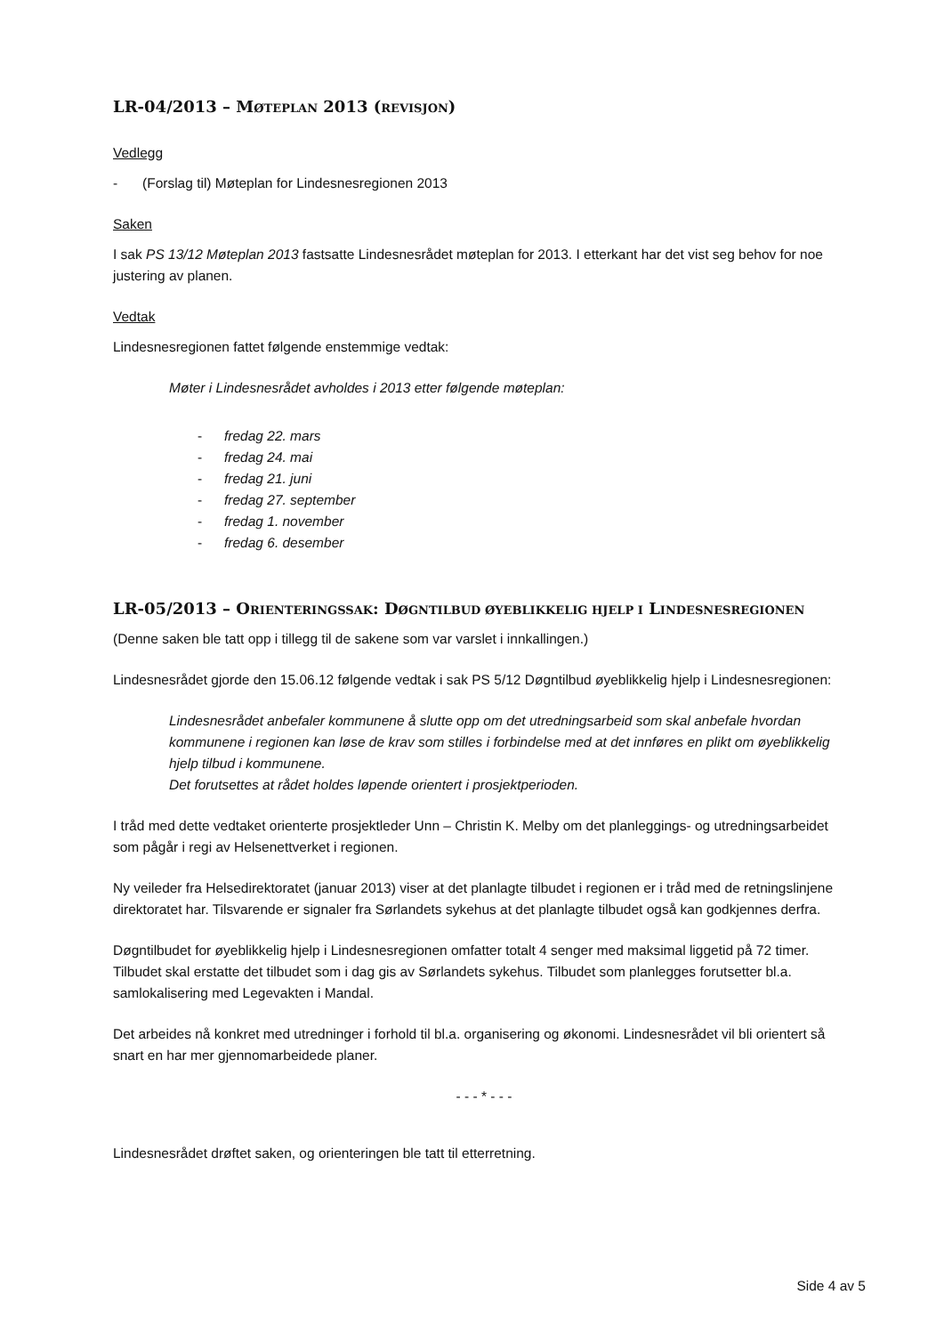LR-04/2013 – MØTEPLAN 2013 (REVISJON)
Vedlegg
- (Forslag til) Møteplan for Lindesnesregionen 2013
Saken
I sak PS 13/12 Møteplan 2013 fastsatte Lindesnesrådet møteplan for 2013. I etterkant har det vist seg behov for noe justering av planen.
Vedtak
Lindesnesregionen fattet følgende enstemmige vedtak:
Møter i Lindesnesrådet avholdes i 2013 etter følgende møteplan:
- fredag 22. mars
- fredag 24. mai
- fredag 21. juni
- fredag 27. september
- fredag 1. november
- fredag 6. desember
LR-05/2013 – ORIENTERINGSSAK: DØGNTILBUD ØYEBLIKKELIG HJELP I LINDESNESREGIONEN
(Denne saken ble tatt opp i tillegg til de sakene som var varslet i innkallingen.)
Lindesnesrådet gjorde den 15.06.12 følgende vedtak i sak PS 5/12 Døgntilbud øyeblikkelig hjelp i Lindesnesregionen:
Lindesnesrådet anbefaler kommunene å slutte opp om det utredningsarbeid som skal anbefale hvordan kommunene i regionen kan løse de krav som stilles i forbindelse med at det innføres en plikt om øyeblikkelig hjelp tilbud i kommunene.
Det forutsettes at rådet holdes løpende orientert i prosjektperioden.
I tråd med dette vedtaket orienterte prosjektleder Unn – Christin K. Melby om det planleggings- og utredningsarbeidet som pågår i regi av Helsenettverket i regionen.
Ny veileder fra Helsedirektoratet (januar 2013) viser at det planlagte tilbudet i regionen er i tråd med de retningslinjene direktoratet har. Tilsvarende er signaler fra Sørlandets sykehus at det planlagte tilbudet også kan godkjennes derfra.
Døgntilbudet for øyeblikkelig hjelp i Lindesnesregionen omfatter totalt 4 senger med maksimal liggetid på 72 timer. Tilbudet skal erstatte det tilbudet som i dag gis av Sørlandets sykehus. Tilbudet som planlegges forutsetter bl.a. samlokalisering med Legevakten i Mandal.
Det arbeides nå konkret med utredninger i forhold til bl.a. organisering og økonomi. Lindesnesrådet vil bli orientert så snart en har mer gjennomarbeidede planer.
- - - * - - -
Lindesnesrådet drøftet saken, og orienteringen ble tatt til etterretning.
Side 4 av 5